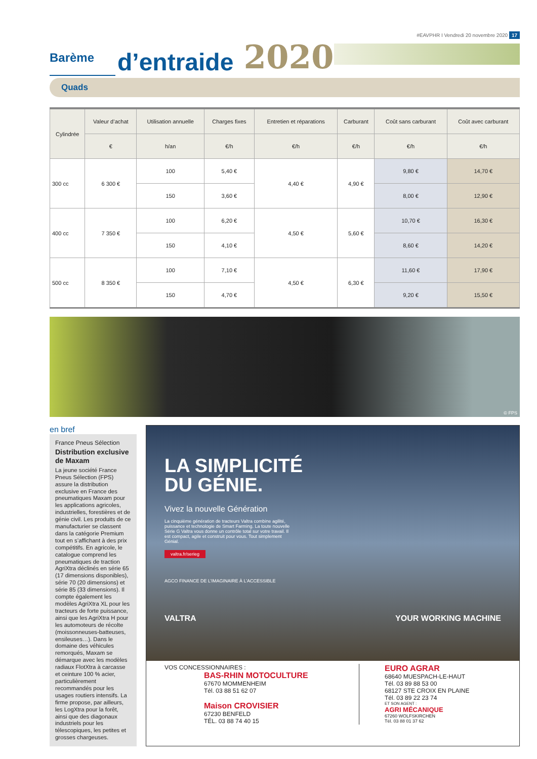Barème
d’entraide
2020
#EAVPHR I Vendredi 20 novembre 2020 17
Quads
| Cylindrée | Valeur d’achat | Utilisation annuelle | Charges fixes | Entretien et réparations | Carburant | Coût sans carburant | Coût avec carburant |
| --- | --- | --- | --- | --- | --- | --- | --- |
| | € | h/an | €/h | €/h | €/h | €/h | €/h |
| 300 cc | 6 300 € | 100 | 5,40 € | 4,40 € | 4,90 € | 9,80 € | 14,70 € |
| | | 150 | 3,60 € | | | 8,00 € | 12,90 € |
| 400 cc | 7 350 € | 100 | 6,20 € | 4,50 € | 5,60 € | 10,70 € | 16,30 € |
| | | 150 | 4,10 € | | | 8,60 € | 14,20 € |
| 500 cc | 8 350 € | 100 | 7,10 € | 4,50 € | 6,30 € | 11,60 € | 17,90 € |
| | | 150 | 4,70 € | | | 9,20 € | 15,50 € |
© FPS
en bref
France Pneus Sélection
Distribution exclusive de Maxam
La jeune société France Pneus Sélection (FPS) assure la distribution exclusive en France des pneumatiques Maxam pour les applications agricoles, industrielles, forestières et de génie civil. Les produits de ce manufacturier se classent dans la catégorie Premium tout en s’affichant à des prix compétitifs. En agricole, le catalogue comprend les pneumatiques de traction AgriXtra déclinés en série 65 (17 dimensions disponibles), série 70 (20 dimensions) et série 85 (33 dimensions). Il compte également les modèles AgriXtra XL pour les tracteurs de forte puissance, ainsi que les AgriXtra H pour les automoteurs de récolte (moissonneuses-batteuses, ensileuses…). Dans le domaine des véhicules remorqués, Maxam se démarque avec les modèles radiaux FlotXtra à carcasse et ceinture 100 % acier, particulièrement recommandés pour les usages routiers intensifs. La firme propose, par ailleurs, les LogXtra pour la forêt, ainsi que des diagonaux industriels pour les télescopiques, les petites et grosses chargeuses.
LA SIMPLICITÉ
DU GÉNIE.
Vivez la nouvelle Génération
La cinquième génération de tracteurs Valtra combine agilité, puissance et technologie de Smart Farming. La toute nouvelle Série G Valtra vous donne un contrôle total sur votre travail. Il est compact, agile et construit pour vous. Tout simplement Génial.
valtra.fr/serieg
AGCO FINANCE DE L’IMAGINAIRE À L’ACCESSIBLE
VALTRA YOUR WORKING MACHINE
VOS CONCESSIONNAIRES :
BAS-RHIN MOTOCULTURE
67670 MOMMENHEIM
Tél. 03 88 51 62 07
Maison CROVISIER
67230 BENFELD
TÉL. 03 88 74 40 15
EURO AGRAR
68640 MUESPACH-LE-HAUT
Tél. 03 89 88 53 00
68127 STE CROIX EN PLAINE
Tél. 03 89 22 23 74
ET SON AGENT :
AGRI MÉCANIQUE
67260 WOLFSKIRCHEN
Tél. 03 88 01 37 62